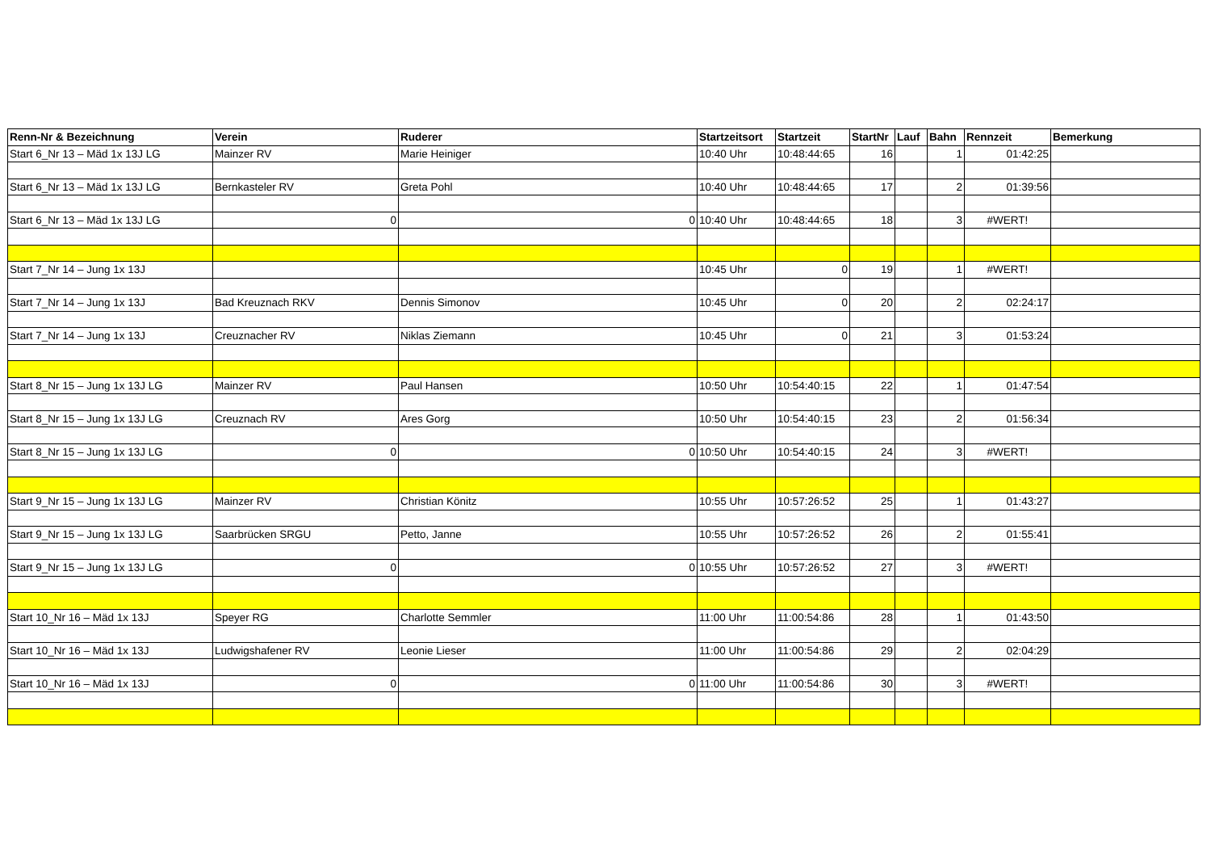| Renn-Nr & Bezeichnung | Verein | Ruderer | Startzeitsort | Startzeit | StartNr | Lauf | Bahn | Rennzeit | Bemerkung |
| --- | --- | --- | --- | --- | --- | --- | --- | --- | --- |
| Start 6_Nr 13 – Mäd 1x 13J LG | Mainzer RV | Marie Heiniger | 10:40 Uhr | 10:48:44:65 | 16 | | 1 | 01:42:25 | |
| Start 6_Nr 13 – Mäd 1x 13J LG | Bernkasteler RV | Greta Pohl | 10:40 Uhr | 10:48:44:65 | 17 | | 2 | 01:39:56 | |
| Start 6_Nr 13 – Mäd 1x 13J LG | 0 | 0 | 10:40 Uhr | 10:48:44:65 | 18 | | 3 | #WERT! | |
| Start 7_Nr 14 – Jung 1x 13J | | | 10:45 Uhr | 0 | 19 | | 1 | #WERT! | |
| Start 7_Nr 14 – Jung 1x 13J | Bad Kreuznach RKV | Dennis Simonov | 10:45 Uhr | 0 | 20 | | 2 | 02:24:17 | |
| Start 7_Nr 14 – Jung 1x 13J | Creuznacher RV | Niklas Ziemann | 10:45 Uhr | 0 | 21 | | 3 | 01:53:24 | |
| Start 8_Nr 15 – Jung 1x 13J LG | Mainzer RV | Paul Hansen | 10:50 Uhr | 10:54:40:15 | 22 | | 1 | 01:47:54 | |
| Start 8_Nr 15 – Jung 1x 13J LG | Creuznach RV | Ares Gorg | 10:50 Uhr | 10:54:40:15 | 23 | | 2 | 01:56:34 | |
| Start 8_Nr 15 – Jung 1x 13J LG | 0 | 0 | 10:50 Uhr | 10:54:40:15 | 24 | | 3 | #WERT! | |
| Start 9_Nr 15 – Jung 1x 13J LG | Mainzer RV | Christian Könitz | 10:55 Uhr | 10:57:26:52 | 25 | | 1 | 01:43:27 | |
| Start 9_Nr 15 – Jung 1x 13J LG | Saarbrücken SRGU | Petto, Janne | 10:55 Uhr | 10:57:26:52 | 26 | | 2 | 01:55:41 | |
| Start 9_Nr 15 – Jung 1x 13J LG | 0 | 0 | 10:55 Uhr | 10:57:26:52 | 27 | | 3 | #WERT! | |
| Start 10_Nr 16 – Mäd 1x 13J | Speyer RG | Charlotte Semmler | 11:00 Uhr | 11:00:54:86 | 28 | | 1 | 01:43:50 | |
| Start 10_Nr 16 – Mäd 1x 13J | Ludwigshafener RV | Leonie Lieser | 11:00 Uhr | 11:00:54:86 | 29 | | 2 | 02:04:29 | |
| Start 10_Nr 16 – Mäd 1x 13J | 0 | 0 | 11:00 Uhr | 11:00:54:86 | 30 | | 3 | #WERT! | |